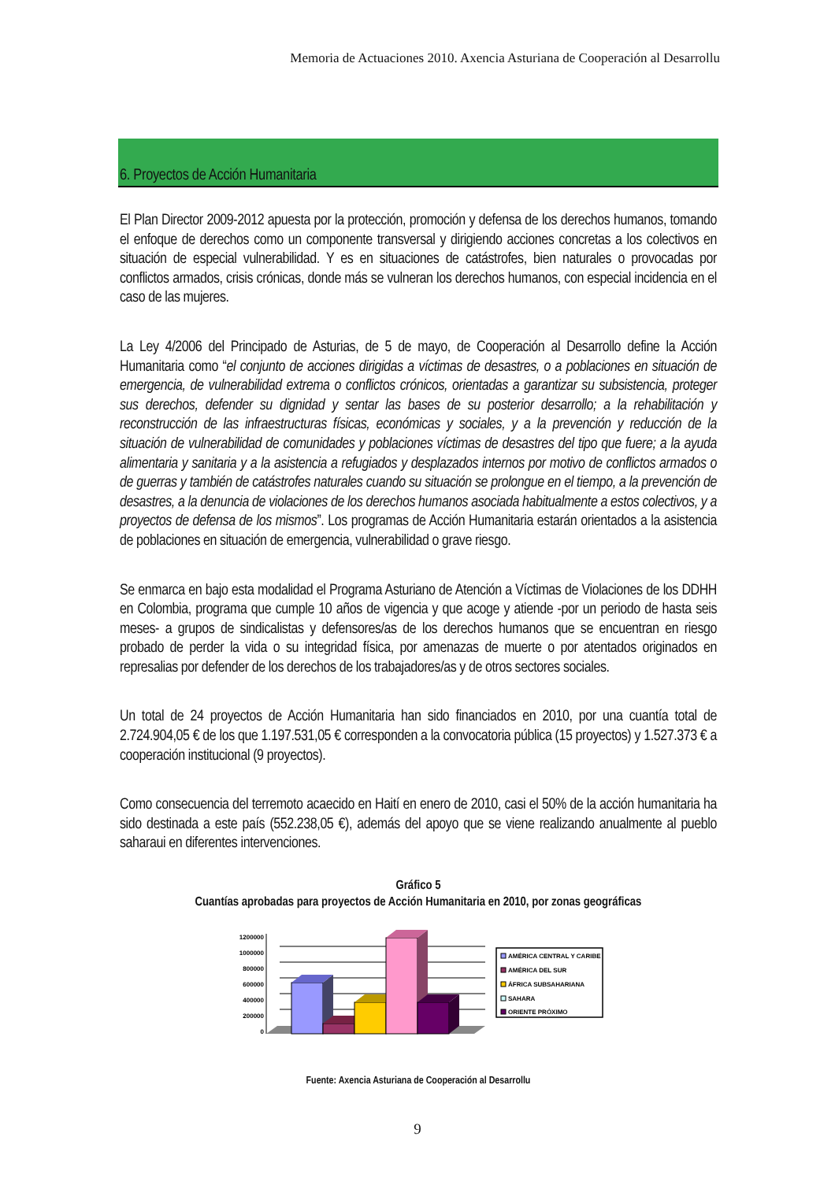Memoria de Actuaciones 2010. Axencia Asturiana de Cooperación al Desarrollu
6. Proyectos de Acción Humanitaria
El Plan Director 2009-2012 apuesta por la protección, promoción y defensa de los derechos humanos, tomando el enfoque de derechos como un componente transversal y dirigiendo acciones concretas a los colectivos en situación de especial vulnerabilidad. Y es en situaciones de catástrofes, bien naturales o provocadas por conflictos armados, crisis crónicas, donde más se vulneran los derechos humanos, con especial incidencia en el caso de las mujeres.
La Ley 4/2006 del Principado de Asturias, de 5 de mayo, de Cooperación al Desarrollo define la Acción Humanitaria como “el conjunto de acciones dirigidas a víctimas de desastres, o a poblaciones en situación de emergencia, de vulnerabilidad extrema o conflictos crónicos, orientadas a garantizar su subsistencia, proteger sus derechos, defender su dignidad y sentar las bases de su posterior desarrollo; a la rehabilitación y reconstrucción de las infraestructuras físicas, económicas y sociales, y a la prevención y reducción de la situación de vulnerabilidad de comunidades y poblaciones víctimas de desastres del tipo que fuere; a la ayuda alimentaria y sanitaria y a la asistencia a refugiados y desplazados internos por motivo de conflictos armados o de guerras y también de catástrofes naturales cuando su situación se prolongue en el tiempo, a la prevención de desastres, a la denuncia de violaciones de los derechos humanos asociada habitualmente a estos colectivos, y a proyectos de defensa de los mismos”. Los programas de Acción Humanitaria estarán orientados a la asistencia de poblaciones en situación de emergencia, vulnerabilidad o grave riesgo.
Se enmarca en bajo esta modalidad el Programa Asturiano de Atención a Víctimas de Violaciones de los DDHH en Colombia, programa que cumple 10 años de vigencia y que acoge y atiende -por un periodo de hasta seis meses- a grupos de sindicalistas y defensores/as de los derechos humanos que se encuentran en riesgo probado de perder la vida o su integridad física, por amenazas de muerte o por atentados originados en represalias por defender de los derechos de los trabajadores/as y de otros sectores sociales.
Un total de 24 proyectos de Acción Humanitaria han sido financiados en 2010, por una cuantía total de 2.724.904,05 € de los que 1.197.531,05 € corresponden a la convocatoria pública (15 proyectos) y 1.527.373 € a cooperación institucional (9 proyectos).
Como consecuencia del terremoto acaecido en Haití en enero de 2010, casi el 50% de la acción humanitaria ha sido destinada a este país (552.238,05 €), además del apoyo que se viene realizando anualmente al pueblo saharaui en diferentes intervenciones.
Gráfico 5
Cuantías aprobadas para proyectos de Acción Humanitaria en 2010, por zonas geográficas
1200000
1000000
800000
600000
400000
200000
0
AMÉRICA CENTRAL Y CARIBE
AMÉRICA DEL SUR
ÁFRICA SUBSAHARIANA
SAHARA
ORIENTE PRÓXIMO
Fuente: Axencia Asturiana de Cooperación al Desarrollu
9